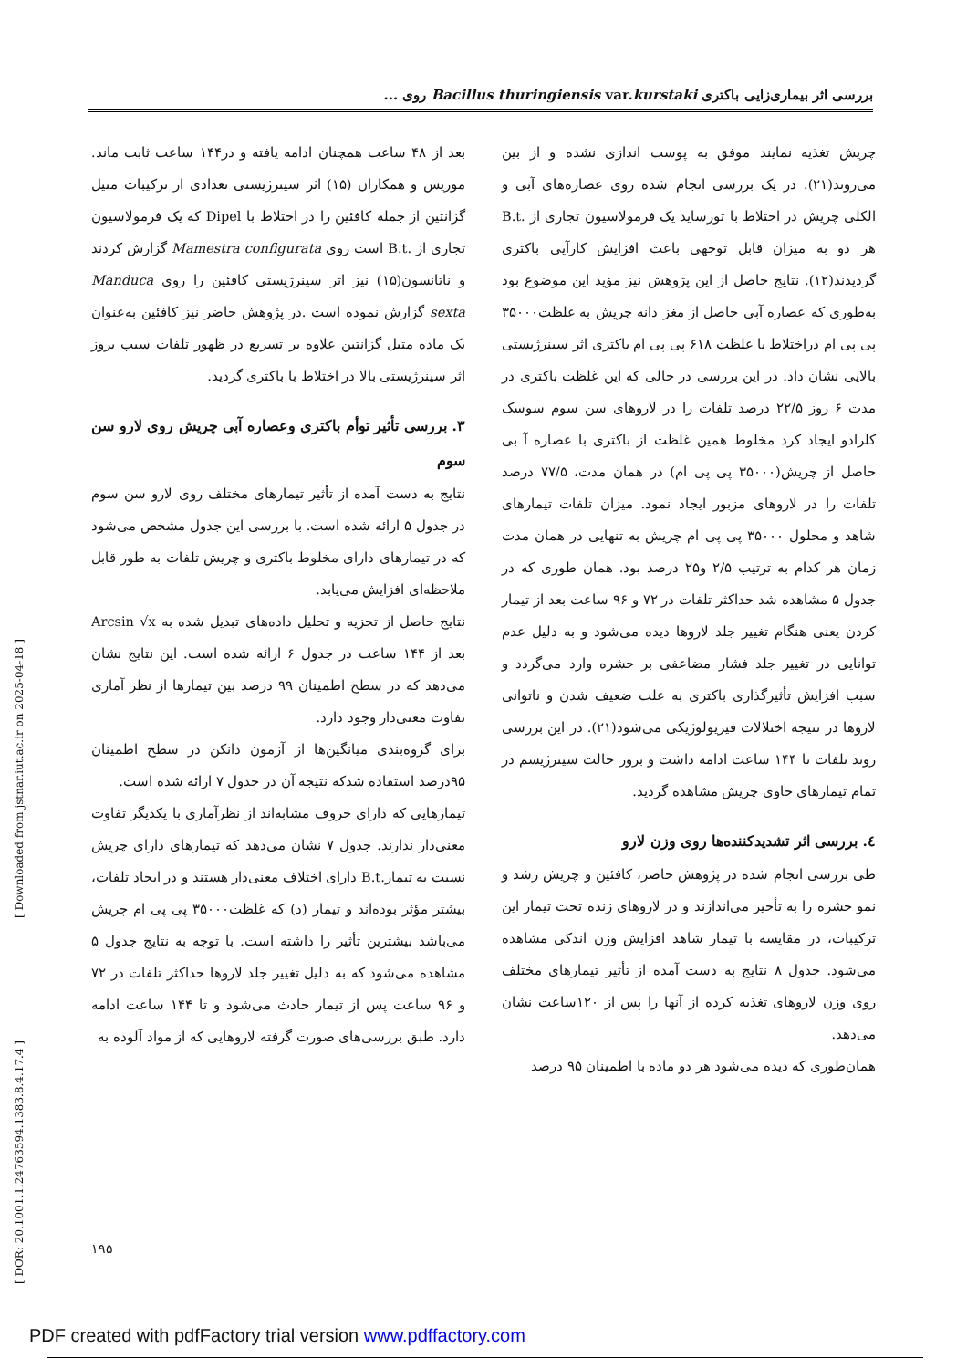بررسی اثر بیماری‌زایی باکتری Bacillus thuringiensis var.kurstaki روی ...
بعد از ۴۸ ساعت همچنان ادامه یافته و در۱۴۴ ساعت ثابت ماند. موریس و همکاران (۱۵) اثر سینرژیستی تعدادی از ترکیبات متیل گزانتین از جمله کافئین را در اختلاط با Dipel که یک فرمولاسیون تجاری از .B.t است روی Mamestra configurata گزارش کردند و ناتانسون(۱۵) نیز اثر سینرژیستی کافئین را روی Manduca sexta گزارش نموده است .در پژوهش حاضر نیز کافئین به‌عنوان یک ماده متیل گزانتین علاوه بر تسریع در ظهور تلفات سبب بروز اثر سینرژیستی بالا در اختلاط با باکتری گردید.
۳. بررسی تأثیر توأم باکتری وعصاره آبی چریش روی لارو سن سوم
نتایج به دست آمده از تأثیر تیمارهای مختلف روی لارو سن سوم در جدول ۵ ارائه شده است. با بررسی این جدول مشخص می‌شود که در تیمارهای دارای مخلوط باکتری و چریش تلفات به طور قابل ملاحظه‌ای افزایش می‌یابد.
نتایج حاصل از تجزیه و تحلیل داده‌های تبدیل شده به Arcsin √x بعد از ۱۴۴ ساعت در جدول ۶ ارائه شده است. این نتایج نشان می‌دهد که در سطح اطمینان ۹۹ درصد بین تیمارها از نظر آماری تفاوت معنی‌دار وجود دارد.
برای گروه‌بندی میانگین‌ها از آزمون دانکن در سطح اطمینان ۹۵درصد استفاده شدکه نتیجه آن در جدول ۷ ارائه شده است.
تیمارهایی که دارای حروف مشابه‌اند از نظرآماری با یکدیگر تفاوت معنی‌دار ندارند. جدول ۷ نشان می‌دهد که تیمارهای دارای چریش نسبت به تیمار.B.t دارای اختلاف معنی‌دار هستند و در ایجاد تلفات، بیشتر مؤثر بوده‌اند و تیمار (د) که غلظت۳۵۰۰۰ پی پی ام چریش می‌باشد بیشترین تأثیر را داشته است. با توجه به نتایج جدول ۵ مشاهده می‌شود که به دلیل تغییر جلد لاروها حداکثر تلفات در ۷۲ و ۹۶ ساعت پس از تیمار حادث می‌شود و تا ۱۴۴ ساعت ادامه دارد. طبق بررسی‌های صورت گرفته لاروهایی که از مواد آلوده به
چریش تغذیه نمایند موفق به پوست اندازی نشده و از بین می‌روند(۲۱). در یک بررسی انجام شده روی عصاره‌های آبی و الکلی چریش در اختلاط با تورساید یک فرمولاسیون تجاری از .B.t هر دو به میزان قابل توجهی باعث افزایش کارآیی باکتری گردیدند(۱۲). نتایج حاصل از این پژوهش نیز مؤید این موضوع بود به‌طوری که عصاره آبی حاصل از مغز دانه چریش به غلظت۳۵۰۰۰ پی پی ام دراختلاط با غلظت ۶۱۸ پی پی ام باکتری اثر سینرژیستی بالایی نشان داد. در این بررسی در حالی که این غلظت باکتری در مدت ۶ روز ۲۲/۵ درصد تلفات را در لاروهای سن سوم سوسک کلرادو ایجاد کرد مخلوط همین غلظت از باکتری با عصاره آ بی حاصل از چریش(۳۵۰۰۰ پی پی ام) در همان مدت، ۷۷/۵ درصد تلفات را در لاروهای مزبور ایجاد نمود. میزان تلفات تیمارهای شاهد و محلول ۳۵۰۰۰ پی پی ام چریش به تنهایی در همان مدت زمان هر کدام به ترتیب ۲/۵ و۲۵ درصد بود. همان طوری که در جدول ۵ مشاهده شد حداکثر تلفات در ۷۲ و ۹۶ ساعت بعد از تیمار کردن یعنی هنگام تغییر جلد لاروها دیده می‌شود و به دلیل عدم توانایی در تغییر جلد فشار مضاعفی بر حشره وارد می‌گردد و سبب افزایش تأثیرگذاری باکتری به علت ضعیف شدن و ناتوانی لاروها در نتیجه اختلالات فیزیولوژیکی می‌شود(۲۱). در این بررسی روند تلفات تا ۱۴۴ ساعت ادامه داشت و بروز حالت سینرژیسم در تمام تیمارهای حاوی چریش مشاهده گردید.
٤. بررسی اثر تشدیدکننده‌ها روی وزن لارو
طی بررسی انجام شده در پژوهش حاضر، کافئین و چریش رشد و نمو حشره را به تأخیر می‌اندازند و در لاروهای زنده تحت تیمار این ترکیبات، در مقایسه با تیمار شاهد افزایش وزن اندکی مشاهده می‌شود. جدول ۸ نتایج به دست آمده از تأثیر تیمارهای مختلف روی وزن لاروهای تغذیه کرده از آنها را پس از ۱۲۰ساعت نشان می‌دهد.
همان‌طوری که دیده می‌شود هر دو ماده با اطمینان ۹۵ درصد
[ Downloaded from jstnar.iut.ac.ir on 2025-04-18 ]
[ DOR: 20.1001.1.24763594.1383.8.4.17.4 ]
۱۹۵
PDF created with pdfFactory trial version www.pdffactory.com